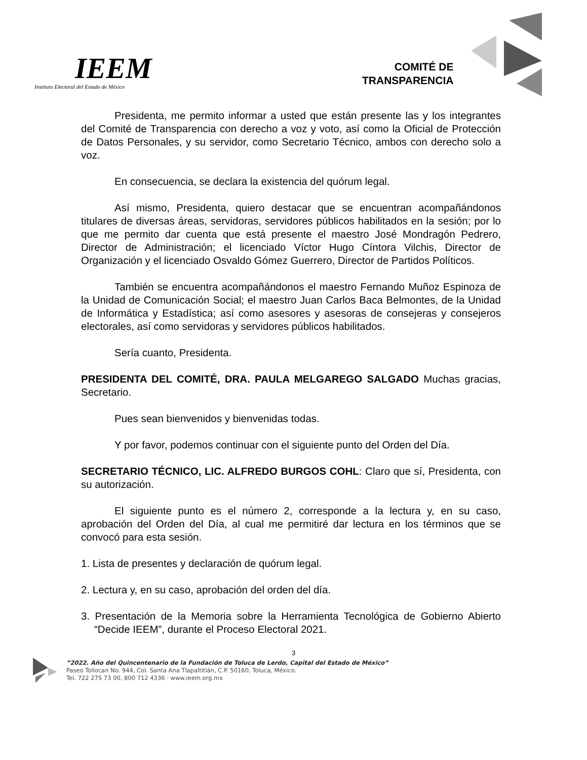IEEM
Instituto Electoral del Estado de México
COMITÉ DE
TRANSPARENCIA
Presidenta, me permito informar a usted que están presente las y los integrantes del Comité de Transparencia con derecho a voz y voto, así como la Oficial de Protección de Datos Personales, y su servidor, como Secretario Técnico, ambos con derecho solo a voz.
En consecuencia, se declara la existencia del quórum legal.
Así mismo, Presidenta, quiero destacar que se encuentran acompañándonos titulares de diversas áreas, servidoras, servidores públicos habilitados en la sesión; por lo que me permito dar cuenta que está presente el maestro José Mondragón Pedrero, Director de Administración; el licenciado Víctor Hugo Cíntora Vilchis, Director de Organización y el licenciado Osvaldo Gómez Guerrero, Director de Partidos Políticos.
También se encuentra acompañándonos el maestro Fernando Muñoz Espinoza de la Unidad de Comunicación Social; el maestro Juan Carlos Baca Belmontes, de la Unidad de Informática y Estadística; así como asesores y asesoras de consejeras y consejeros electorales, así como servidoras y servidores públicos habilitados.
Sería cuanto, Presidenta.
PRESIDENTA DEL COMITÉ, DRA. PAULA MELGAREGO SALGADO Muchas gracias, Secretario.
Pues sean bienvenidos y bienvenidas todas.
Y por favor, podemos continuar con el siguiente punto del Orden del Día.
SECRETARIO TÉCNICO, LIC. ALFREDO BURGOS COHL: Claro que sí, Presidenta, con su autorización.
El siguiente punto es el número 2, corresponde a la lectura y, en su caso, aprobación del Orden del Día, al cual me permitiré dar lectura en los términos que se convocó para esta sesión.
1. Lista de presentes y declaración de quórum legal.
2. Lectura y, en su caso, aprobación del orden del día.
3. Presentación de la Memoria sobre la Herramienta Tecnológica de Gobierno Abierto “Decide IEEM”, durante el Proceso Electoral 2021.
3
”2022. Año del Quincentenario de la Fundación de Toluca de Lerdo, Capital del Estado de México”
Paseo Tollocan No. 944, Col. Santa Ana Tlapaltitlán, C.P. 50160, Toluca, México.
Tel. 722 275 73 00, 800 712 4336 · www.ieem.org.mx